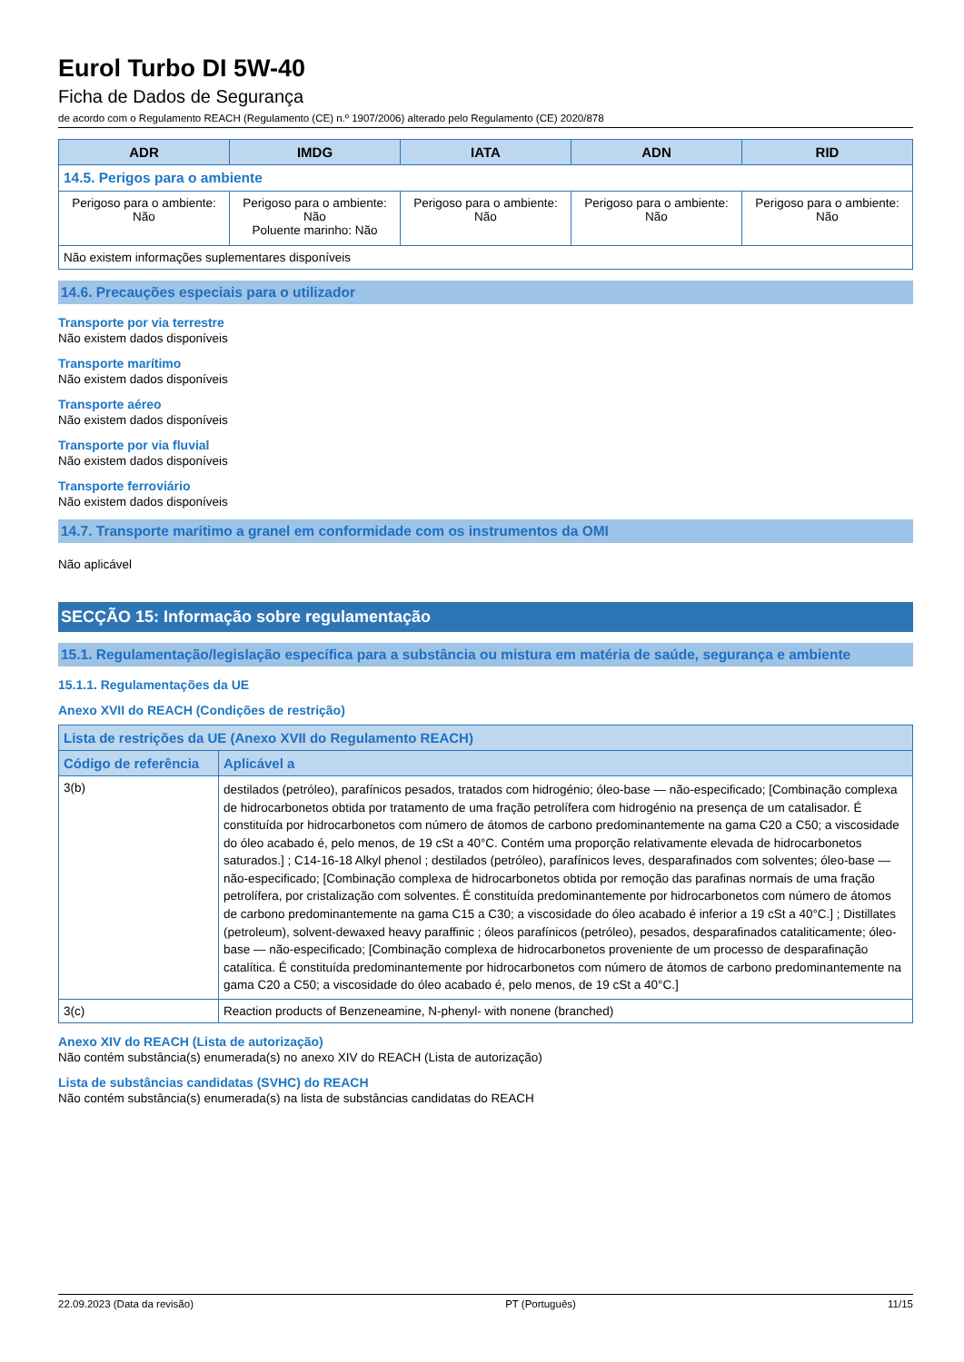Eurol Turbo DI 5W-40
Ficha de Dados de Segurança
de acordo com o Regulamento REACH (Regulamento (CE) n.º 1907/2006) alterado pelo Regulamento (CE) 2020/878
| ADR | IMDG | IATA | ADN | RID |
| --- | --- | --- | --- | --- |
| 14.5. Perigos para o ambiente | | | | |
| Perigoso para o ambiente: Não | Perigoso para o ambiente: Não Poluente marinho: Não | Perigoso para o ambiente: Não | Perigoso para o ambiente: Não | Perigoso para o ambiente: Não |
| Não existem informações suplementares disponíveis | | | | |
14.6. Precauções especiais para o utilizador
Transporte por via terrestre
Não existem dados disponíveis
Transporte marítimo
Não existem dados disponíveis
Transporte aéreo
Não existem dados disponíveis
Transporte por via fluvial
Não existem dados disponíveis
Transporte ferroviário
Não existem dados disponíveis
14.7. Transporte marítimo a granel em conformidade com os instrumentos da OMI
Não aplicável
SECÇÃO 15: Informação sobre regulamentação
15.1. Regulamentação/legislação específica para a substância ou mistura em matéria de saúde, segurança e ambiente
15.1.1. Regulamentações da UE
Anexo XVII do REACH (Condições de restrição)
| Lista de restrições da UE (Anexo XVII do Regulamento REACH) | |
| --- | --- |
| Código de referência | Aplicável a |
| 3(b) | destilados (petróleo), parafínicos pesados, tratados com hidrogénio; óleo-base — não-especificado; [Combinação complexa de hidrocarbonetos obtida por tratamento de uma fração petrolífera com hidrogénio na presença de um catalisador. É constituída por hidrocarbonetos com número de átomos de carbono predominantemente na gama C20 a C50; a viscosidade do óleo acabado é, pelo menos, de 19 cSt a 40°C. Contém uma proporção relativamente elevada de hidrocarbonetos saturados.] ; C14-16-18 Alkyl phenol ; destilados (petróleo), parafínicos leves, desparafinados com solventes; óleo-base — não-especificado; [Combinação complexa de hidrocarbonetos obtida por remoção das parafinas normais de uma fração petrolífera, por cristalização com solventes. É constituída predominantemente por hidrocarbonetos com número de átomos de carbono predominantemente na gama C15 a C30; a viscosidade do óleo acabado é inferior a 19 cSt a 40°C.] ; Distillates (petroleum), solvent-dewaxed heavy paraffinic ; óleos parafínicos (petróleo), pesados, desparafinados cataliticamente; óleo-base — não-especificado; [Combinação complexa de hidrocarbonetos proveniente de um processo de desparafinação catalítica. É constituída predominantemente por hidrocarbonetos com número de átomos de carbono predominantemente na gama C20 a C50; a viscosidade do óleo acabado é, pelo menos, de 19 cSt a 40°C.] |
| 3(c) | Reaction products of Benzeneamine, N-phenyl- with nonene (branched) |
Anexo XIV do REACH (Lista de autorização)
Não contém substância(s) enumerada(s) no anexo XIV do REACH (Lista de autorização)
Lista de substâncias candidatas (SVHC) do REACH
Não contém substância(s) enumerada(s) na lista de substâncias candidatas do REACH
22.09.2023 (Data da revisão) PT (Português) 11/15